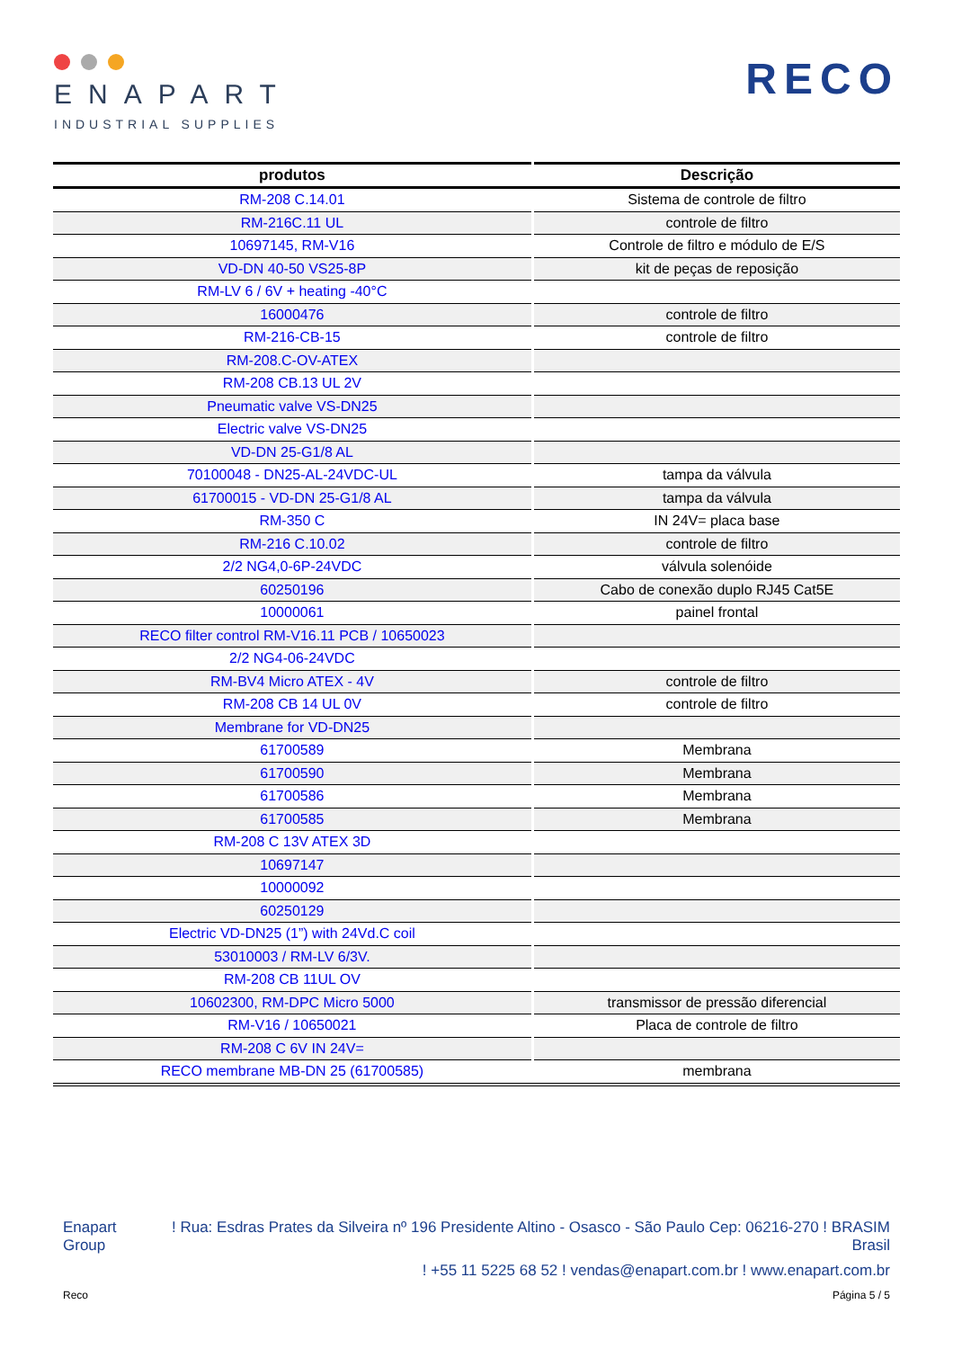ENAPART
INDUSTRIAL SUPPLIES
RECO
| produtos | Descrição |
| --- | --- |
| RM-208 C.14.01 | Sistema de controle de filtro |
| RM-216C.11 UL | controle de filtro |
| 10697145, RM-V16 | Controle de filtro e módulo de E/S |
| VD-DN 40-50 VS25-8P | kit de peças de reposição |
| RM-LV 6 / 6V + heating -40°C | |
| 16000476 | controle de filtro |
| RM-216-CB-15 | controle de filtro |
| RM-208.C-OV-ATEX | |
| RM-208 CB.13 UL 2V | |
| Pneumatic valve VS-DN25 | |
| Electric valve VS-DN25 | |
| VD-DN 25-G1/8 AL | |
| 70100048 - DN25-AL-24VDC-UL | tampa da válvula |
| 61700015 - VD-DN 25-G1/8 AL | tampa da válvula |
| RM-350 C | IN 24V= placa base |
| RM-216 C.10.02 | controle de filtro |
| 2/2 NG4,0-6P-24VDC | válvula solenóide |
| 60250196 | Cabo de conexão duplo RJ45 Cat5E |
| 10000061 | painel frontal |
| RECO filter control RM-V16.11 PCB / 10650023 | |
| 2/2 NG4-06-24VDC | |
| RM-BV4 Micro ATEX - 4V | controle de filtro |
| RM-208 CB 14 UL 0V | controle de filtro |
| Membrane for VD-DN25 | |
| 61700589 | Membrana |
| 61700590 | Membrana |
| 61700586 | Membrana |
| 61700585 | Membrana |
| RM-208 C 13V ATEX 3D | |
| 10697147 | |
| 10000092 | |
| 60250129 | |
| Electric VD-DN25 (1”) with 24Vd.C coil | |
| 53010003 / RM-LV 6/3V. | |
| RM-208 CB 11UL OV | |
| 10602300, RM-DPC Micro 5000 | transmissor de pressão diferencial |
| RM-V16 / 10650021 | Placa de controle de filtro |
| RM-208 C 6V IN 24V= | |
| RECO membrane MB-DN 25 (61700585) | membrana |
Enapart
Group
! Rua: Esdras Prates da Silveira nº 196 Presidente Altino - Osasco - São Paulo Cep: 06216-270 ! BRASIM
Brasil
! +55 11 5225 68 52 ! vendas@enapart.com.br ! www.enapart.com.br
Reco Página 5 / 5